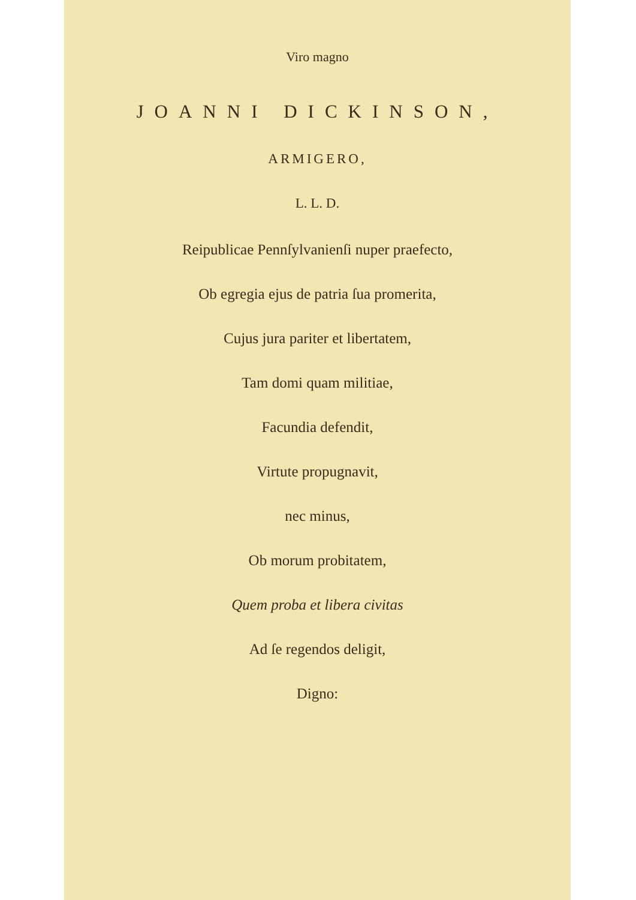Viro magno
JOANNI DICKINSON,
ARMIGERO,
L. L. D.
Reipublicae Pennſylvanienſi nuper praefecto,
Ob egregia ejus de patria ſua promerita,
Cujus jura pariter et libertatem,
Tam domi quam militiae,
Facundia defendit,
Virtute propugnavit,
nec minus,
Ob morum probitatem,
Quem proba et libera civitas
Ad ſe regendos deligit,
Digno: